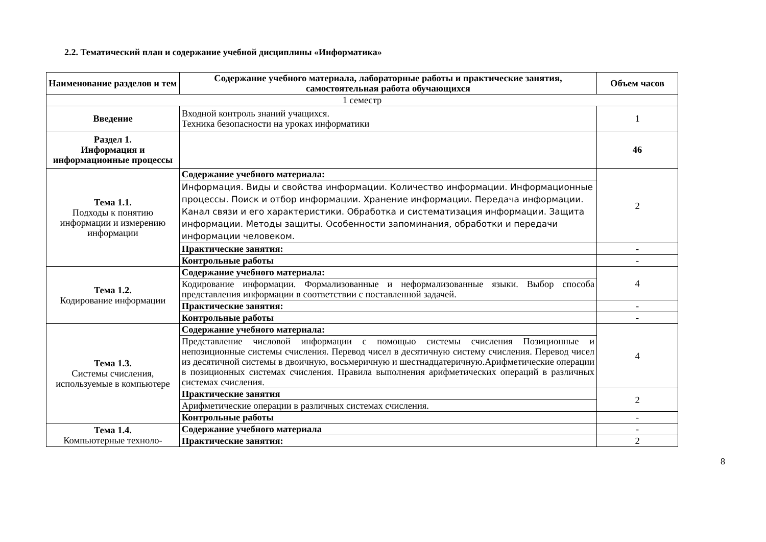2.2. Тематический план и содержание учебной дисциплины «Информатика»
| Наименование разделов и тем | Содержание учебного материала, лабораторные работы и практические занятия, самостоятельная работа обучающихся | Объем часов |
| --- | --- | --- |
| 1 семестр | | |
| Введение | Входной контроль знаний учащихся. Техника безопасности на уроках информатики | 1 |
| Раздел 1. Информация и информационные процессы | | 46 |
| Тема 1.1. Подходы к понятию информации и измерению информации | Содержание учебного материала: | 2 |
| | Информация. Виды и свойства информации. Количество информации. Информационные процессы. Поиск и отбор информации. Хранение информации. Передача информации. Канал связи и его характеристики. Обработка и систематизация информации. Защита информации. Методы защиты. Особенности запоминания, обработки и передачи информации человеком. | |
| | Практические занятия: | - |
| | Контрольные работы | - |
| Тема 1.2. Кодирование информации | Содержание учебного материала: | 4 |
| | Кодирование информации. Формализованные и неформализованные языки. Выбор способа представления информации в соответствии с поставленной задачей. | |
| | Практические занятия: | - |
| | Контрольные работы | - |
| Тема 1.3. Системы счисления, используемые в компьютере | Содержание учебного материала: | 4 |
| | Представление числовой информации с помощью системы счисления Позиционные и непозиционные системы счисления. Перевод чисел в десятичную систему счисления. Перевод чисел из десятичной системы в двоичную, восьмеричную и шестнадцатеричную.Арифметические операции в позиционных системах счисления. Правила выполнения арифметических операций в различных системах счисления. | |
| | Практические занятия | 2 |
| | Арифметические операции в различных системах счисления. | |
| | Контрольные работы | - |
| Тема 1.4. Компьютерные техноло- | Содержание учебного материала | - |
| | Практические занятия: | 2 |
8